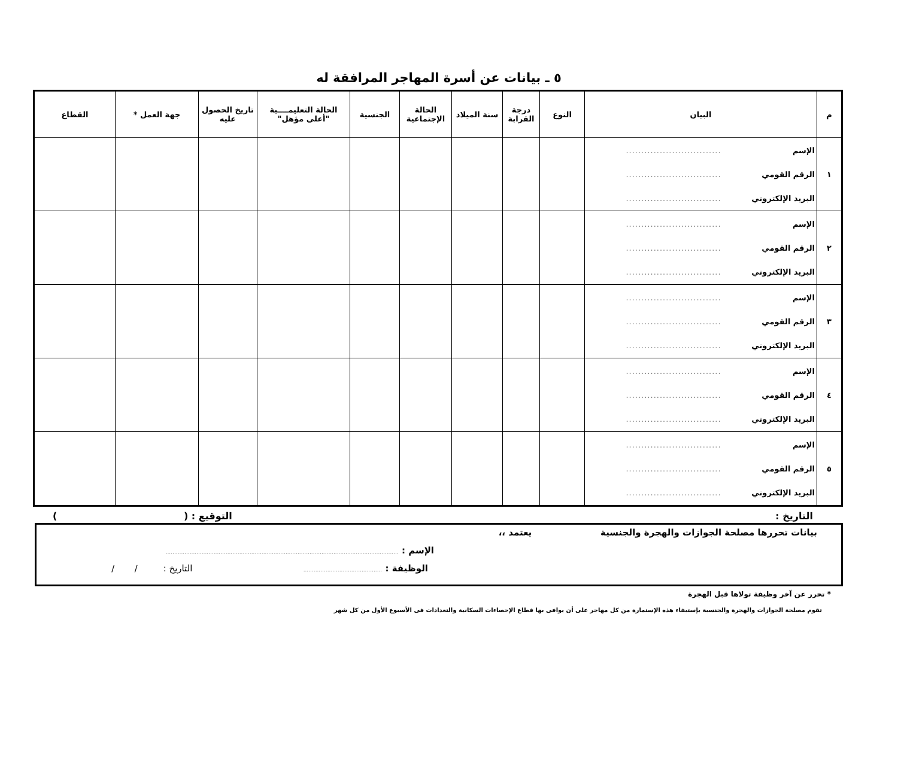٥ ـ بيانات عن أسرة المهاجر المرافقة له
| م | البيان | النوع | درجة القرابة | سنة الميلاد | الحالة الإجتماعية | الجنسية | الحالة التعليمــــية "أعلى مؤهل" | تاريخ الحصول عليه | جهة العمل * | القطاع |
| --- | --- | --- | --- | --- | --- | --- | --- | --- | --- | --- |
| ١ | الإسم ............................... الرقم القومي ............................... البريد الإلكتروني ............................... | | | | | | | | | |
| ٢ | الإسم ............................... الرقم القومي ............................... البريد الإلكتروني ............................... | | | | | | | | | |
| ٣ | الإسم ............................... الرقم القومي ............................... البريد الإلكتروني ............................... | | | | | | | | | |
| ٤ | الإسم ............................... الرقم القومي ............................... البريد الإلكتروني ............................... | | | | | | | | | |
| ٥ | الإسم ............................... الرقم القومي ............................... البريد الإلكتروني ............................... | | | | | | | | | |
التاريخ : التوقيع : ( )
بيانات تحررها مصلحة الجوازات والهجرة والجنسية يعتمد ،،
الإسم : ........................................................................................................................................
الوظيفة : .............................................. التاريخ : / /
* تحرر عن آخر وظيفة تولاها قبل الهجرة
تقوم مصلحة الجوازات والهجرة والجنسية بإستيفاء هذه الإستمارة من كل مهاجر على أن يوافى بها قطاع الإحصاءات السكانية والتعدادات فى الأسبوع الأول من كل شهر